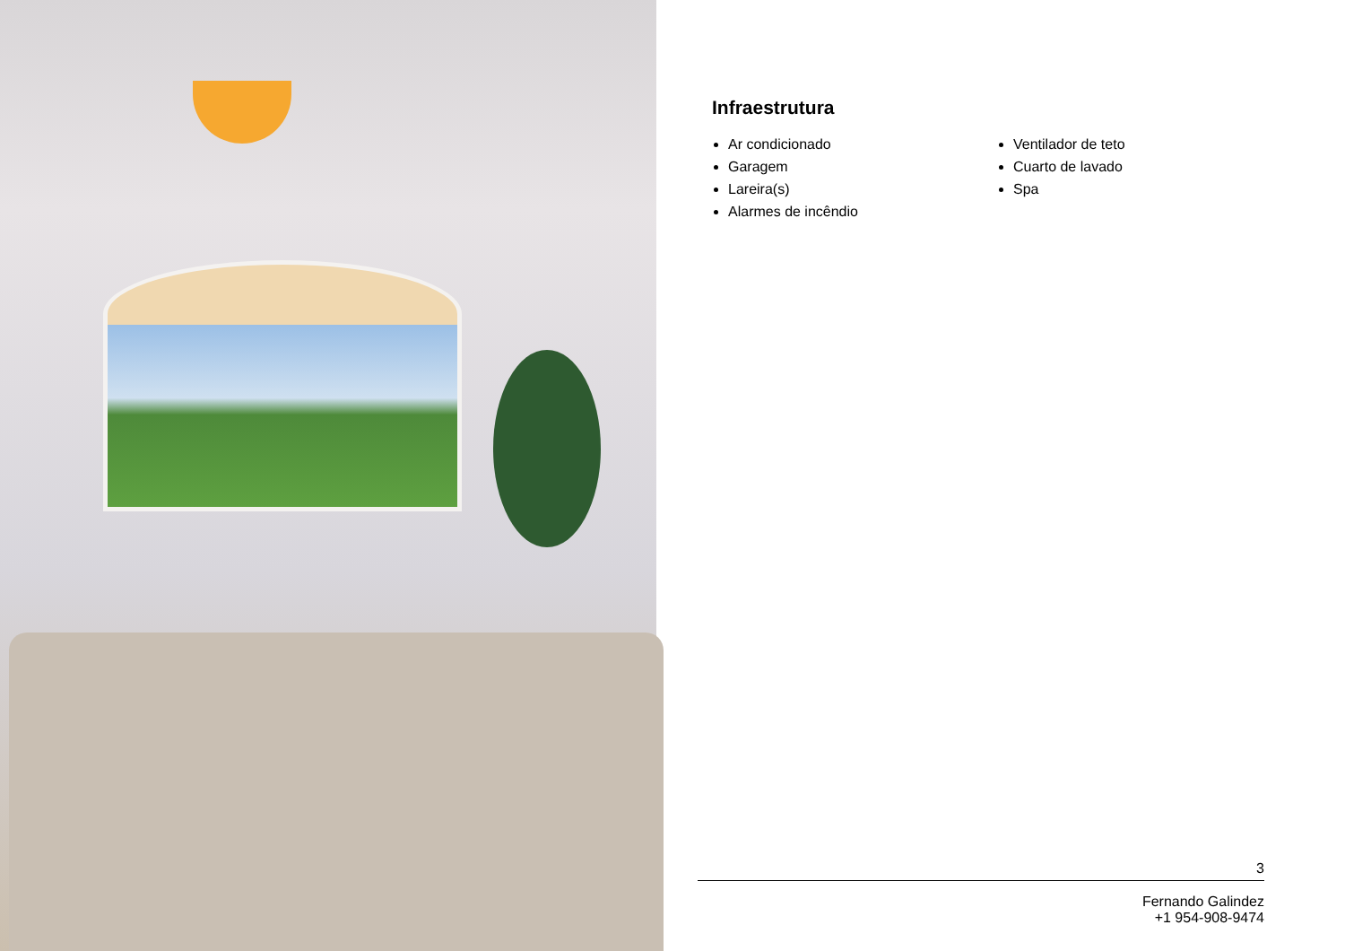Infraestrutura
Ar condicionado
Garagem
Lareira(s)
Alarmes de incêndio
Ventilador de teto
Cuarto de lavado
Spa
3
Fernando Galindez
+1 954-908-9474